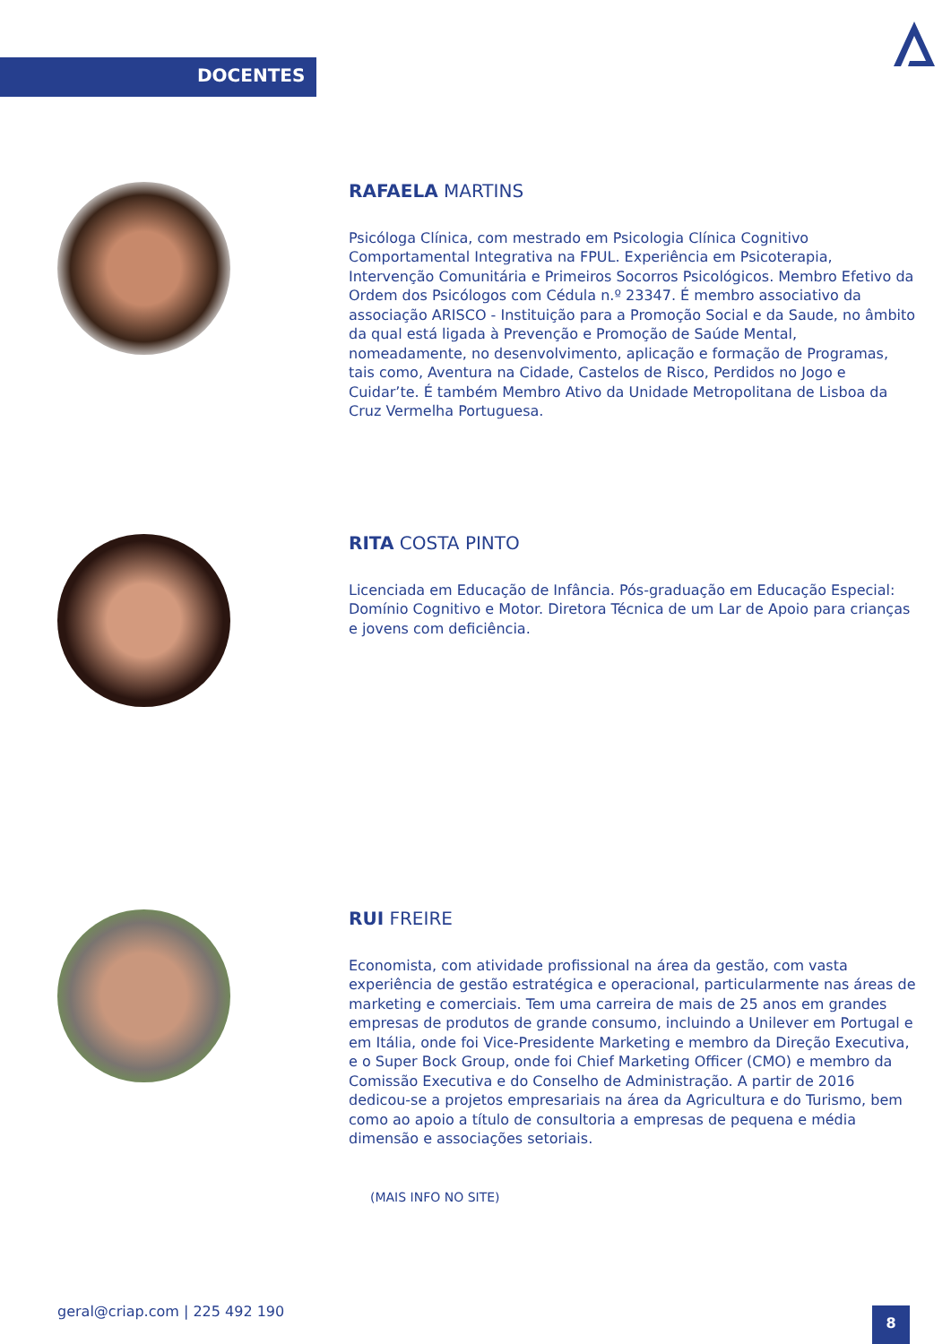DOCENTES
RAFAELA MARTINS
Psicóloga Clínica, com mestrado em Psicologia Clínica Cognitivo Comportamental Integrativa na FPUL. Experiência em Psicoterapia, Intervenção Comunitária e Primeiros Socorros Psicológicos. Membro Efetivo da Ordem dos Psicólogos com Cédula n.º 23347. É membro associativo da associação ARISCO - Instituição para a Promoção Social e da Saude, no âmbito da qual está ligada à Prevenção e Promoção de Saúde Mental, nomeadamente, no desenvolvimento, aplicação e formação de Programas, tais como, Aventura na Cidade, Castelos de Risco, Perdidos no Jogo e Cuidar’te. É também Membro Ativo da Unidade Metropolitana de Lisboa da Cruz Vermelha Portuguesa.
RITA COSTA PINTO
Licenciada em Educação de Infância. Pós-graduação em Educação Especial: Domínio Cognitivo e Motor. Diretora Técnica de um Lar de Apoio para crianças e jovens com deficiência.
RUI FREIRE
Economista, com atividade profissional na área da gestão, com vasta experiência de gestão estratégica e operacional, particularmente nas áreas de marketing e comerciais. Tem uma carreira de mais de 25 anos em grandes empresas de produtos de grande consumo, incluindo a Unilever em Portugal e em Itália, onde foi Vice-Presidente Marketing e membro da Direção Executiva, e o Super Bock Group, onde foi Chief Marketing Officer (CMO) e membro da Comissão Executiva e do Conselho de Administração. A partir de 2016 dedicou-se a projetos empresariais na área da Agricultura e do Turismo, bem como ao apoio a título de consultoria a empresas de pequena e média dimensão e associações setoriais.
(MAIS INFO NO SITE)
geral@criap.com | 225 492 190 8